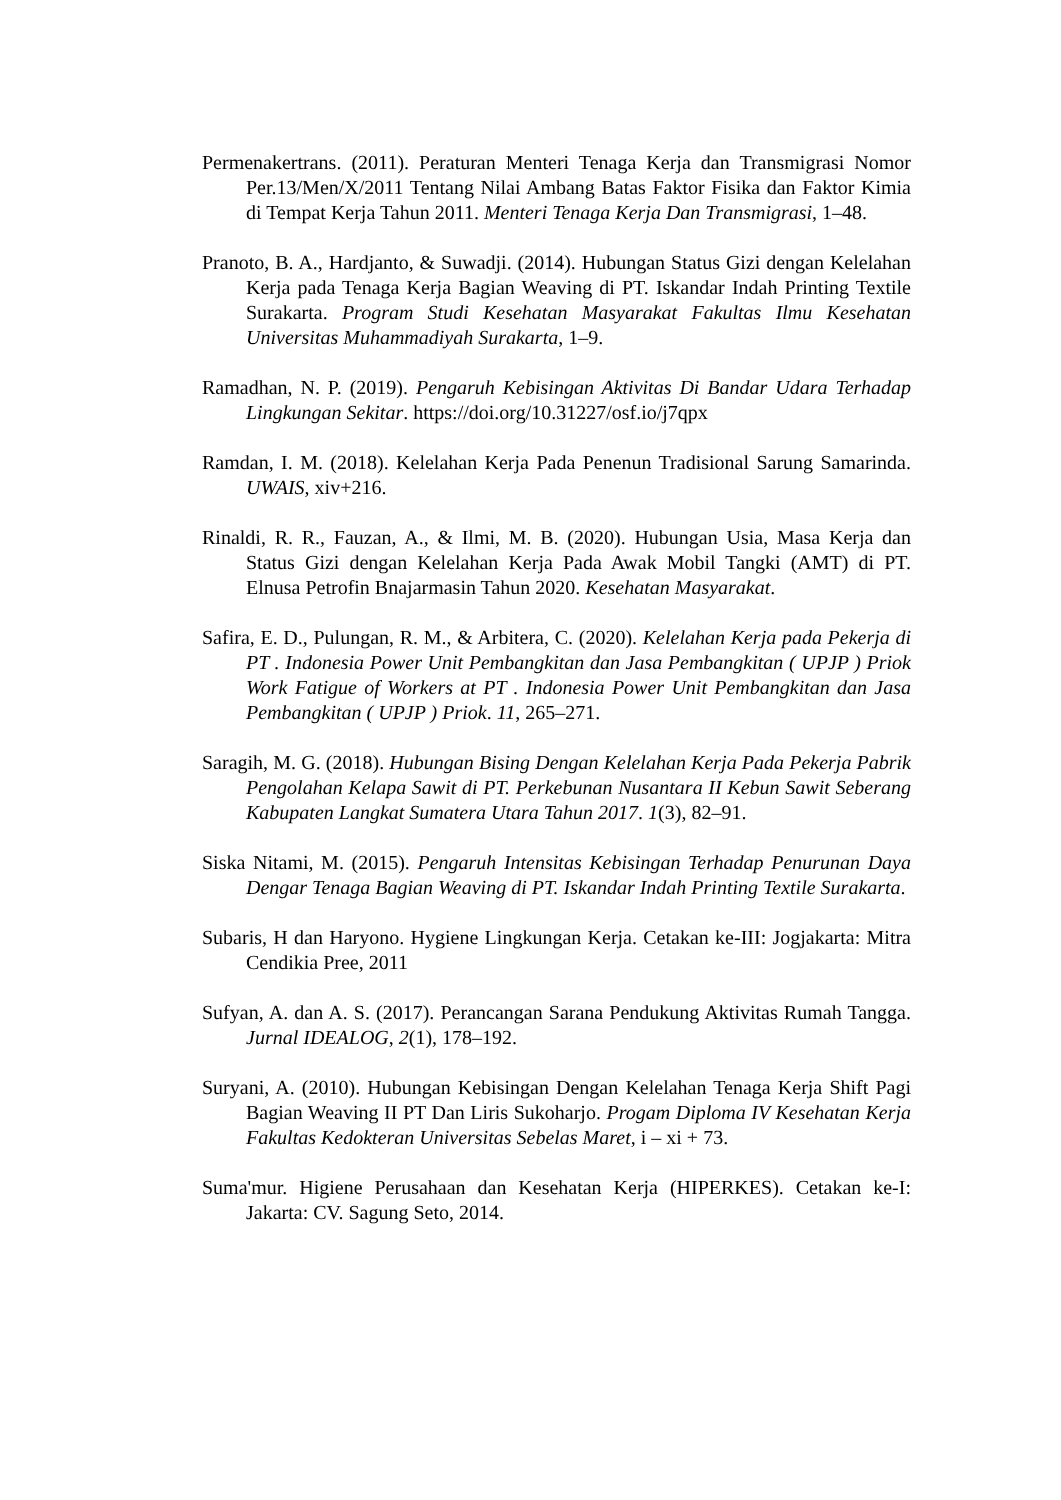Permenakertrans. (2011). Peraturan Menteri Tenaga Kerja dan Transmigrasi Nomor Per.13/Men/X/2011 Tentang Nilai Ambang Batas Faktor Fisika dan Faktor Kimia di Tempat Kerja Tahun 2011. Menteri Tenaga Kerja Dan Transmigrasi, 1–48.
Pranoto, B. A., Hardjanto, & Suwadji. (2014). Hubungan Status Gizi dengan Kelelahan Kerja pada Tenaga Kerja Bagian Weaving di PT. Iskandar Indah Printing Textile Surakarta. Program Studi Kesehatan Masyarakat Fakultas Ilmu Kesehatan Universitas Muhammadiyah Surakarta, 1–9.
Ramadhan, N. P. (2019). Pengaruh Kebisingan Aktivitas Di Bandar Udara Terhadap Lingkungan Sekitar. https://doi.org/10.31227/osf.io/j7qpx
Ramdan, I. M. (2018). Kelelahan Kerja Pada Penenun Tradisional Sarung Samarinda. UWAIS, xiv+216.
Rinaldi, R. R., Fauzan, A., & Ilmi, M. B. (2020). Hubungan Usia, Masa Kerja dan Status Gizi dengan Kelelahan Kerja Pada Awak Mobil Tangki (AMT) di PT. Elnusa Petrofin Bnajarmasin Tahun 2020. Kesehatan Masyarakat.
Safira, E. D., Pulungan, R. M., & Arbitera, C. (2020). Kelelahan Kerja pada Pekerja di PT . Indonesia Power Unit Pembangkitan dan Jasa Pembangkitan ( UPJP ) Priok Work Fatigue of Workers at PT . Indonesia Power Unit Pembangkitan dan Jasa Pembangkitan ( UPJP ) Priok. 11, 265–271.
Saragih, M. G. (2018). Hubungan Bising Dengan Kelelahan Kerja Pada Pekerja Pabrik Pengolahan Kelapa Sawit di PT. Perkebunan Nusantara II Kebun Sawit Seberang Kabupaten Langkat Sumatera Utara Tahun 2017. 1(3), 82–91.
Siska Nitami, M. (2015). Pengaruh Intensitas Kebisingan Terhadap Penurunan Daya Dengar Tenaga Bagian Weaving di PT. Iskandar Indah Printing Textile Surakarta.
Subaris, H dan Haryono. Hygiene Lingkungan Kerja. Cetakan ke-III: Jogjakarta: Mitra Cendikia Pree, 2011
Sufyan, A. dan A. S. (2017). Perancangan Sarana Pendukung Aktivitas Rumah Tangga. Jurnal IDEALOG, 2(1), 178–192.
Suryani, A. (2010). Hubungan Kebisingan Dengan Kelelahan Tenaga Kerja Shift Pagi Bagian Weaving II PT Dan Liris Sukoharjo. Progam Diploma IV Kesehatan Kerja Fakultas Kedokteran Universitas Sebelas Maret, i – xi + 73.
Suma'mur. Higiene Perusahaan dan Kesehatan Kerja (HIPERKES). Cetakan ke-I: Jakarta: CV. Sagung Seto, 2014.